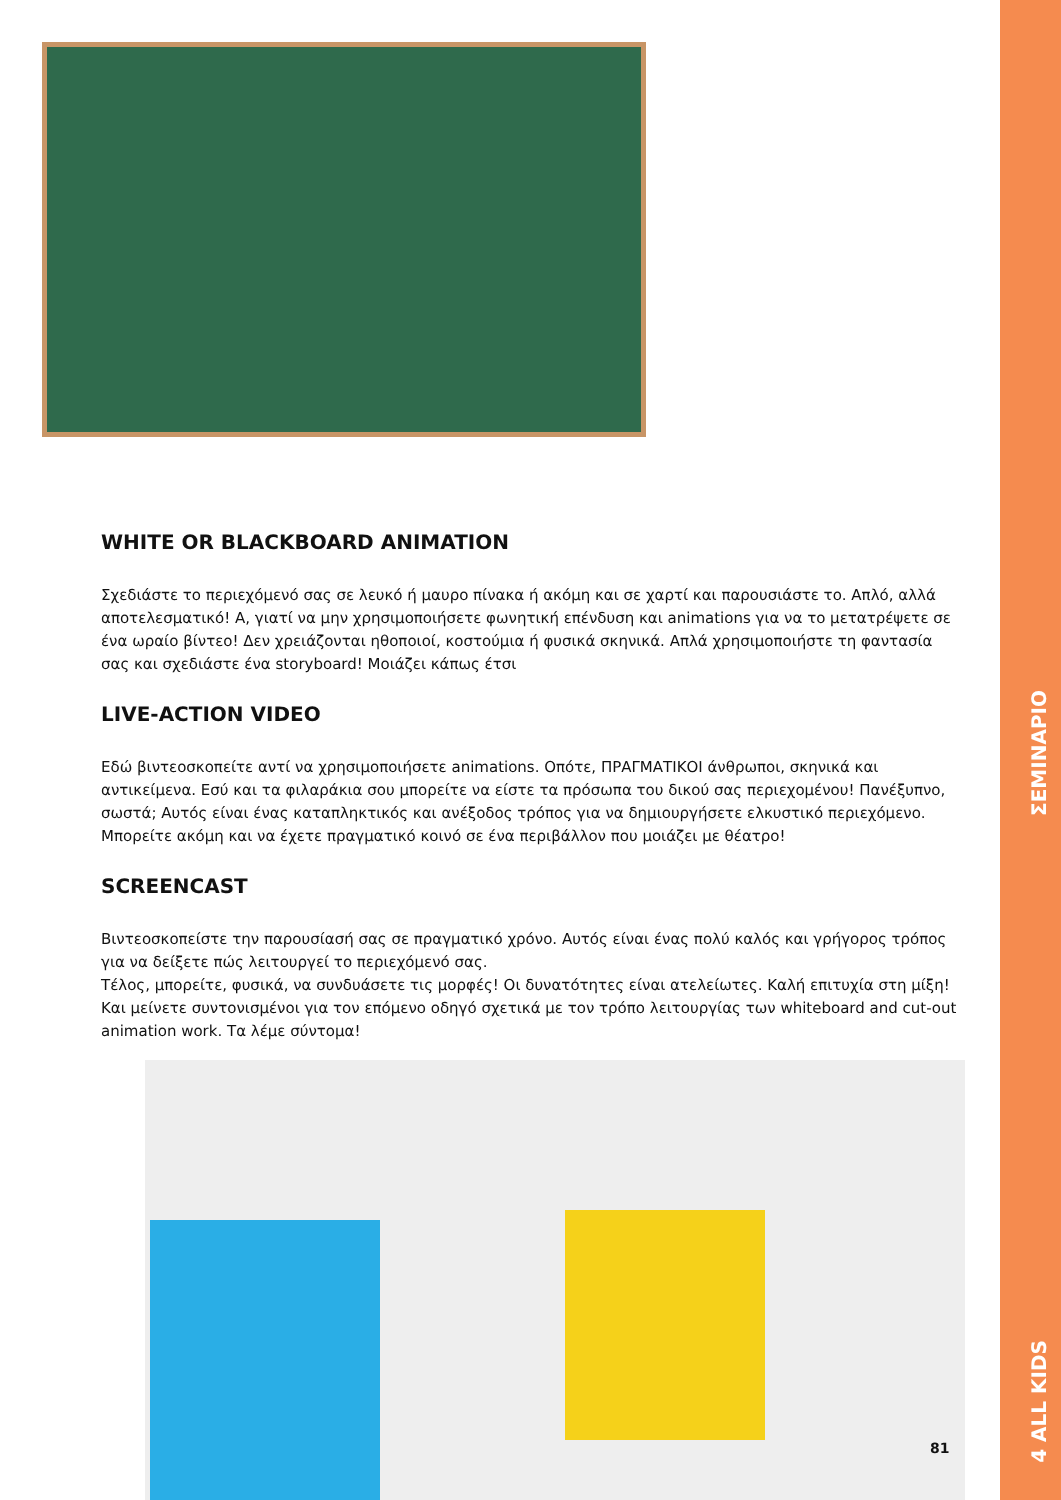WHITE OR BLACKBOARD ANIMATION
Σχεδιάστε το περιεχόμενό σας σε λευκό ή μαυρο πίνακα ή ακόμη και σε χαρτί και παρουσιάστε το. Απλό, αλλά αποτελεσματικό! Α, γιατί να μην χρησιμοποιήσετε φωνητική επένδυση και animations για να το μετατρέψετε σε ένα ωραίο βίντεο! Δεν χρειάζονται ηθοποιοί, κοστούμια ή φυσικά σκηνικά. Απλά χρησιμοποιήστε τη φαντασία σας και σχεδιάστε ένα storyboard! Μοιάζει κάπως έτσι
LIVE-ACTION VIDEO
Εδώ βιντεοσκοπείτε αντί να χρησιμοποιήσετε animations. Οπότε, ΠΡΑΓΜΑΤΙΚΟΙ άνθρωποι, σκηνικά και αντικείμενα. Εσύ και τα φιλαράκια σου μπορείτε να είστε τα πρόσωπα του δικού σας περιεχομένου! Πανέξυπνο, σωστά; Αυτός είναι ένας καταπληκτικός και ανέξοδος τρόπος για να δημιουργήσετε ελκυστικό περιεχόμενο. Μπορείτε ακόμη και να έχετε πραγματικό κοινό σε ένα περιβάλλον που μοιάζει με θέατρο!
SCREENCAST
Βιντεοσκοπείστε την παρουσίασή σας σε πραγματικό χρόνο. Αυτός είναι ένας πολύ καλός και γρήγορος τρόπος για να δείξετε πώς λειτουργεί το περιεχόμενό σας.
Τέλος, μπορείτε, φυσικά, να συνδυάσετε τις μορφές! Οι δυνατότητες είναι ατελείωτες. Καλή επιτυχία στη μίξη! Και μείνετε συντονισμένοι για τον επόμενο οδηγό σχετικά με τον τρόπο λειτουργίας των whiteboard and cut-out animation work. Τα λέμε σύντομα!
ΣΕΜΙΝΑΡΙΟ
4 ALL KIDS
81